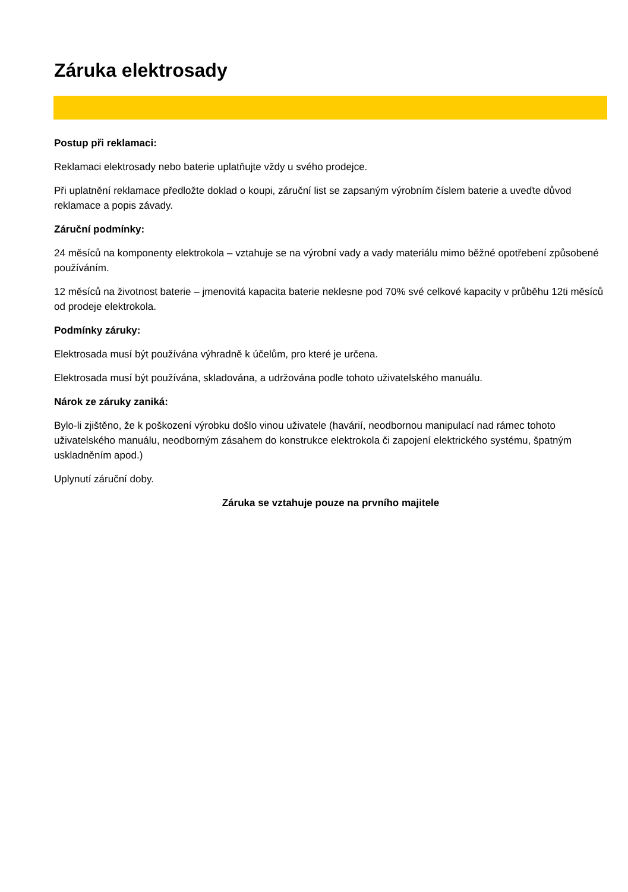Záruka elektrosady
Postup při reklamaci:
Reklamaci elektrosady nebo baterie uplatňujte vždy u svého prodejce.
Při uplatnění reklamace předložte doklad o koupi, záruční list se zapsaným výrobním číslem baterie a uveďte důvod reklamace a popis závady.
Záruční podmínky:
24 měsíců na komponenty elektrokola – vztahuje se na výrobní vady a vady materiálu mimo běžné opotřebení způsobené používáním.
12 měsíců na životnost baterie – jmenovitá kapacita baterie neklesne pod 70% své celkové kapacity v průběhu 12ti měsíců od prodeje elektrokola.
Podmínky záruky:
Elektrosada musí být používána výhradně k účelům, pro které je určena.
Elektrosada musí být používána, skladována, a udržována podle tohoto uživatelského manuálu.
Nárok ze záruky zaniká:
Bylo-li zjištěno, že k poškození výrobku došlo vinou uživatele (havárií, neodbornou manipulací nad rámec tohoto uživatelského manuálu, neodborným zásahem do konstrukce elektrokola či zapojení elektrického systému, špatným uskladněním apod.)
Uplynutí záruční doby.
Záruka se vztahuje pouze na prvního majitele